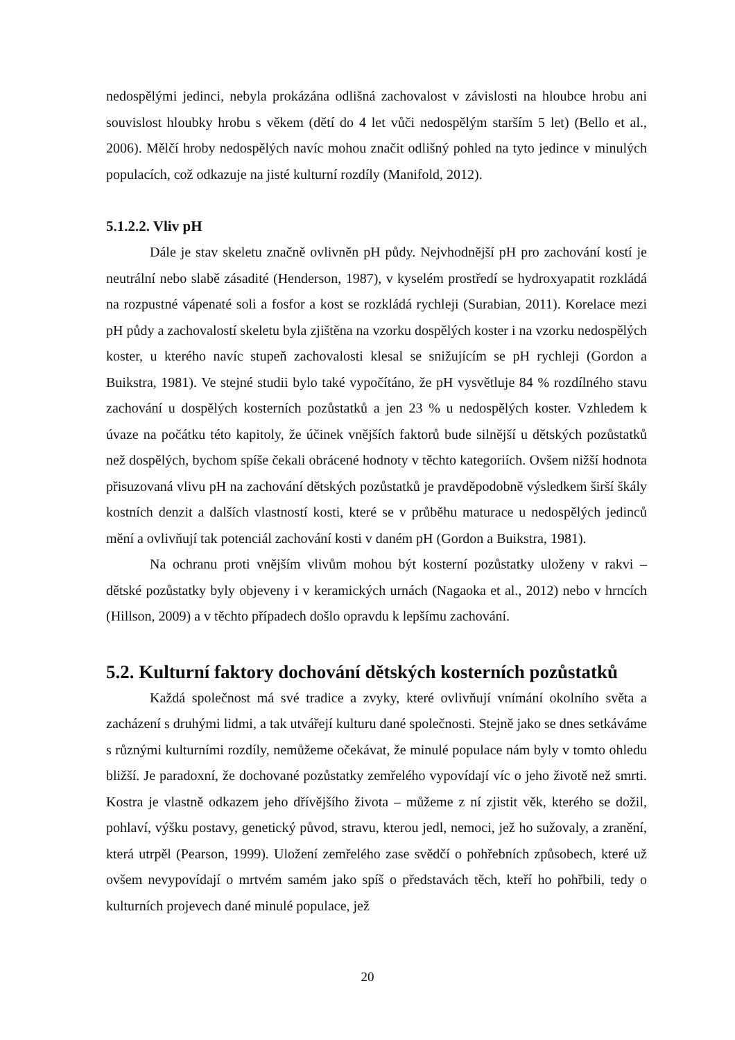nedospělými jedinci, nebyla prokázána odlišná zachovalost v závislosti na hloubce hrobu ani souvislost hloubky hrobu s věkem (dětí do 4 let vůči nedospělým starším 5 let) (Bello et al., 2006). Mělčí hroby nedospělých navíc mohou značit odlišný pohled na tyto jedince v minulých populacích, což odkazuje na jisté kulturní rozdíly (Manifold, 2012).
5.1.2.2. Vliv pH
Dále je stav skeletu značně ovlivněn pH půdy. Nejvhodnější pH pro zachování kostí je neutrální nebo slabě zásadité (Henderson, 1987), v kyselém prostředí se hydroxyapatit rozkládá na rozpustné vápenaté soli a fosfor a kost se rozkládá rychleji (Surabian, 2011). Korelace mezi pH půdy a zachovalostí skeletu byla zjištěna na vzorku dospělých koster i na vzorku nedospělých koster, u kterého navíc stupeň zachovalosti klesal se snižujícím se pH rychleji (Gordon a Buikstra, 1981). Ve stejné studii bylo také vypočítáno, že pH vysvětluje 84 % rozdílného stavu zachování u dospělých kosterních pozůstatků a jen 23 % u nedospělých koster. Vzhledem k úvaze na počátku této kapitoly, že účinek vnějších faktorů bude silnější u dětských pozůstatků než dospělých, bychom spíše čekali obrácené hodnoty v těchto kategoriích. Ovšem nižší hodnota přisuzovaná vlivu pH na zachování dětských pozůstatků je pravděpodobně výsledkem širší škály kostních denzit a dalších vlastností kosti, které se v průběhu maturace u nedospělých jedinců mění a ovlivňují tak potenciál zachování kosti v daném pH (Gordon a Buikstra, 1981).
Na ochranu proti vnějším vlivům mohou být kosterní pozůstatky uloženy v rakvi – dětské pozůstatky byly objeveny i v keramických urnách (Nagaoka et al., 2012) nebo v hrncích (Hillson, 2009) a v těchto případech došlo opravdu k lepšímu zachování.
5.2. Kulturní faktory dochování dětských kosterních pozůstatků
Každá společnost má své tradice a zvyky, které ovlivňují vnímání okolního světa a zacházení s druhými lidmi, a tak utvářejí kulturu dané společnosti. Stejně jako se dnes setkáváme s různými kulturními rozdíly, nemůžeme očekávat, že minulé populace nám byly v tomto ohledu bližší. Je paradoxní, že dochované pozůstatky zemřelého vypovídají víc o jeho životě než smrti. Kostra je vlastně odkazem jeho dřívějšího života – můžeme z ní zjistit věk, kterého se dožil, pohlaví, výšku postavy, genetický původ, stravu, kterou jedl, nemoci, jež ho sužovaly, a zranění, která utrpěl (Pearson, 1999). Uložení zemřelého zase svědčí o pohřebních způsobech, které už ovšem nevypovídají o mrtvém samém jako spíš o představách těch, kteří ho pohřbili, tedy o kulturních projevech dané minulé populace, jež
20